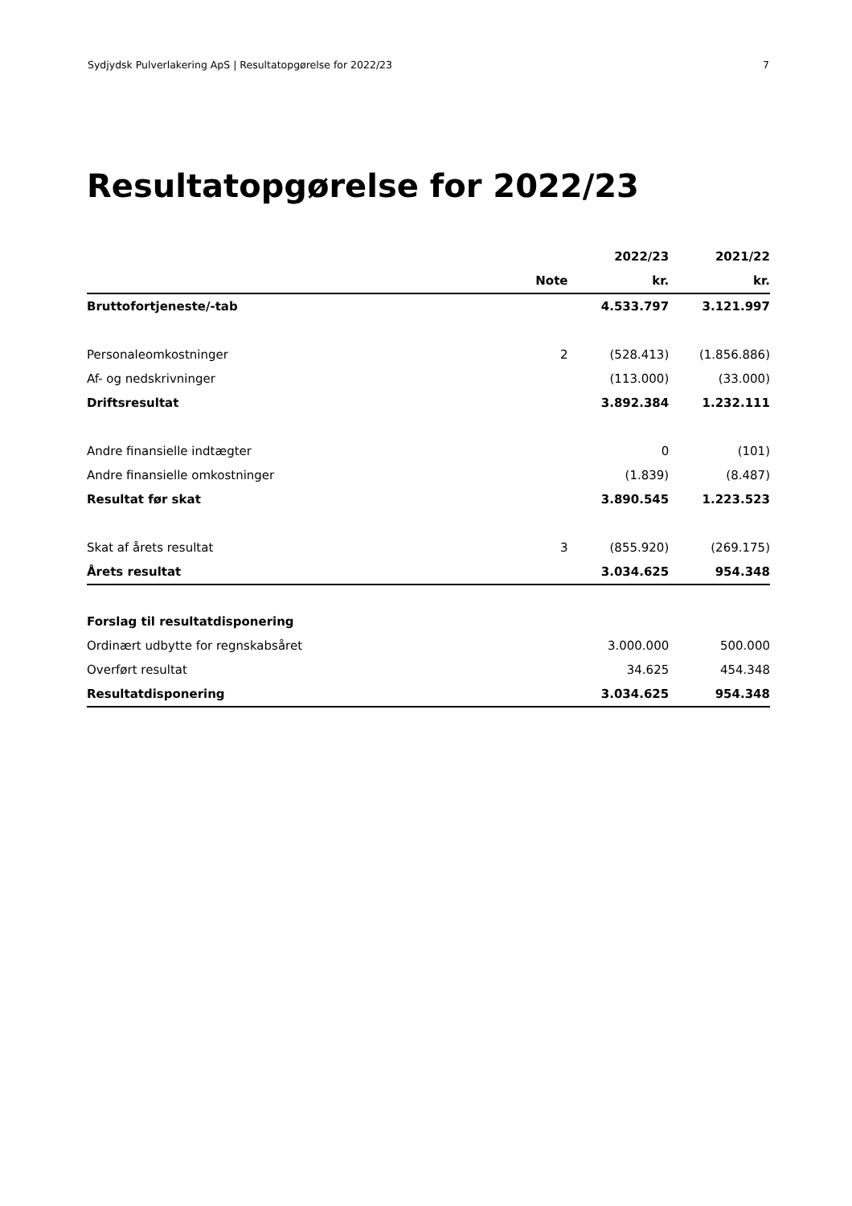Sydjydsk Pulverlakering ApS | Resultatopgørelse for 2022/23 7
Resultatopgørelse for 2022/23
| | | 2022/23 | 2021/22 |
| --- | --- | --- | --- |
| | Note | kr. | kr. |
| Bruttofortjeneste/-tab | | 4.533.797 | 3.121.997 |
| Personaleomkostninger | 2 | (528.413) | (1.856.886) |
| Af- og nedskrivninger | | (113.000) | (33.000) |
| Driftsresultat | | 3.892.384 | 1.232.111 |
| Andre finansielle indtægter | | 0 | (101) |
| Andre finansielle omkostninger | | (1.839) | (8.487) |
| Resultat før skat | | 3.890.545 | 1.223.523 |
| Skat af årets resultat | 3 | (855.920) | (269.175) |
| Årets resultat | | 3.034.625 | 954.348 |
| Forslag til resultatdisponering | | | |
| Ordinært udbytte for regnskabsåret | | 3.000.000 | 500.000 |
| Overført resultat | | 34.625 | 454.348 |
| Resultatdisponering | | 3.034.625 | 954.348 |